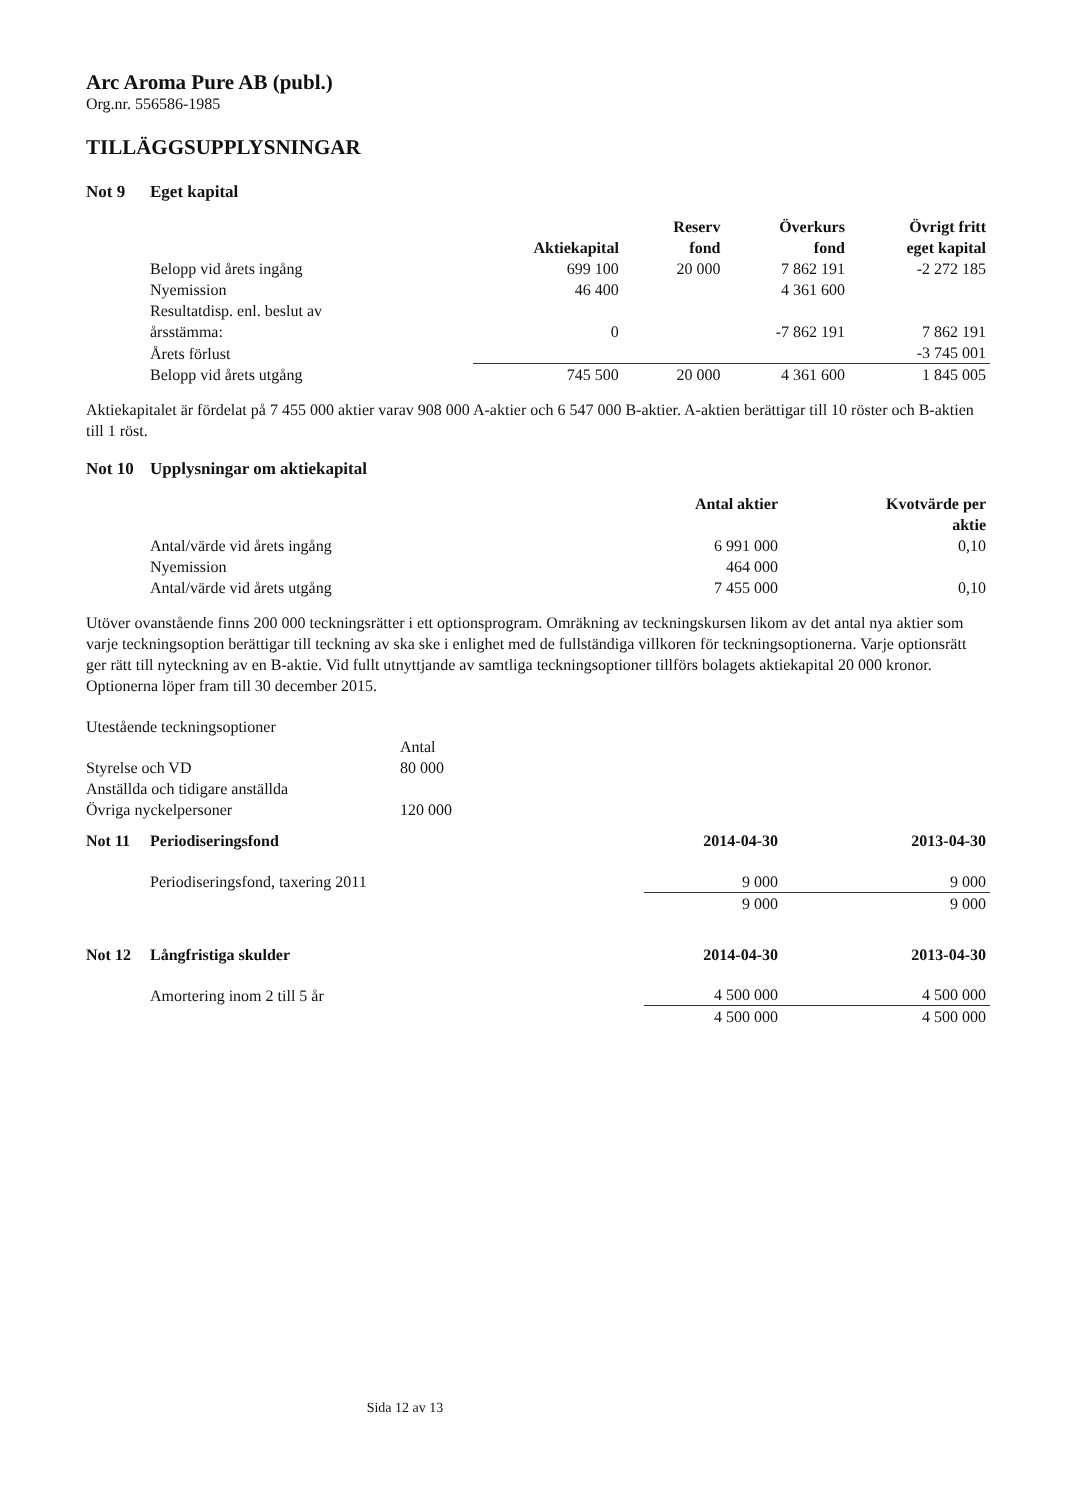Arc Aroma Pure AB (publ.)
Org.nr. 556586-1985
TILLÄGGSUPPLYSNINGAR
Not 9 Eget kapital
| | Aktiekapital | | Reserv fond | Överkurs fond | Övrigt fritt eget kapital |
| --- | --- | --- | --- | --- | --- |
| Belopp vid årets ingång | 699 100 | | 20 000 | 7 862 191 | -2 272 185 |
| Nyemission | 46 400 | | | 4 361 600 | |
| Resultatdisp. enl. beslut av årsstämma: | 0 | | | -7 862 191 | 7 862 191 |
| Årets förlust | | | | | -3 745 001 |
| Belopp vid årets utgång | 745 500 | | 20 000 | 4 361 600 | 1 845 005 |
Aktiekapitalet är fördelat på 7 455 000 aktier varav 908 000 A-aktier och 6 547 000 B-aktier. A-aktien berättigar till 10 röster och B-aktien till 1 röst.
Not 10 Upplysningar om aktiekapital
| | Antal aktier | Kvotvärde per aktie |
| --- | --- | --- |
| Antal/värde vid årets ingång | 6 991 000 | 0,10 |
| Nyemission | 464 000 | |
| Antal/värde vid årets utgång | 7 455 000 | 0,10 |
Utöver ovanstående finns 200 000 teckningsrätter i ett optionsprogram. Omräkning av teckningskursen likom av det antal nya aktier som varje teckningsoption berättigar till teckning av ska ske i enlighet med de fullständiga villkoren för teckningsoptionerna. Varje optionsrätt ger rätt till nyteckning av en B-aktie. Vid fullt utnyttjande av samtliga teckningsoptioner tillförs bolagets aktiekapital 20 000 kronor. Optionerna löper fram till 30 december 2015.
Utestående teckningsoptioner
| | Antal |
| Styrelse och VD | 80 000 |
| Anställda och tidigare anställda | |
| Övriga nyckelpersoner | 120 000 |
| Not 11 Periodiseringsfond | 2014-04-30 | 2013-04-30 |
| --- | --- | --- |
| Periodiseringsfond, taxering 2011 | 9 000 | 9 000 |
| | 9 000 | 9 000 |
| Not 12 Långfristiga skulder | 2014-04-30 | 2013-04-30 |
| Amortering inom 2 till 5 år | 4 500 000 | 4 500 000 |
| | 4 500 000 | 4 500 000 |
Sida 12 av 13